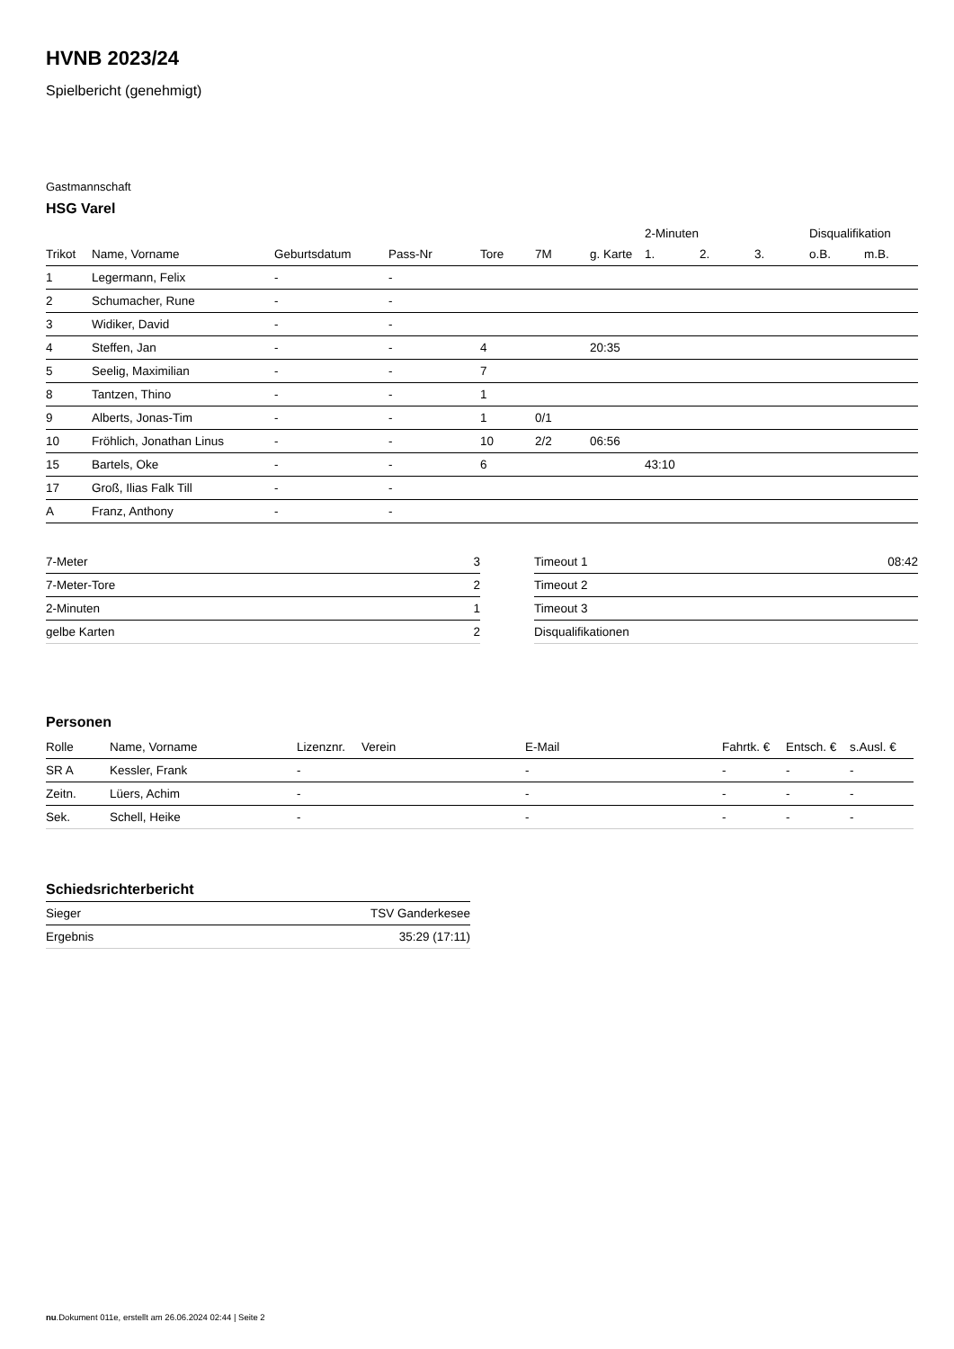HVNB 2023/24
Spielbericht (genehmigt)
Gastmannschaft
HSG Varel
| | | | | | | | 2-Minuten | | | Disqualifikation | |
| --- | --- | --- | --- | --- | --- | --- | --- | --- | --- | --- | --- |
| Trikot | Name, Vorname | Geburtsdatum | Pass-Nr | Tore | 7M | g. Karte | 1. | 2. | 3. | o.B. | m.B. |
| 1 | Legermann, Felix | - | - | | | | | | | | |
| 2 | Schumacher, Rune | - | - | | | | | | | | |
| 3 | Widiker, David | - | - | | | | | | | | |
| 4 | Steffen, Jan | - | - | 4 | | 20:35 | | | | | |
| 5 | Seelig, Maximilian | - | - | 7 | | | | | | | |
| 8 | Tantzen, Thino | - | - | 1 | | | | | | | |
| 9 | Alberts, Jonas-Tim | - | - | 1 | 0/1 | | | | | | |
| 10 | Fröhlich, Jonathan Linus | - | - | 10 | 2/2 | 06:56 | | | | | |
| 15 | Bartels, Oke | - | - | 6 | | | 43:10 | | | | |
| 17 | Groß, Ilias Falk Till | - | - | | | | | | | | |
| A | Franz, Anthony | - | - | | | | | | | | |
| 7-Meter | 3 |
| 7-Meter-Tore | 2 |
| 2-Minuten | 1 |
| gelbe Karten | 2 |
| Timeout 1 | 08:42 |
| Timeout 2 | |
| Timeout 3 | |
| Disqualifikationen | |
Personen
| Rolle | Name, Vorname | Lizenznr. | Verein | E-Mail | Fahrtk. € | Entsch. € | s.Ausl. € |
| --- | --- | --- | --- | --- | --- | --- | --- |
| SR A | Kessler, Frank | - | | - | - | - | - |
| Zeitn. | Lüers, Achim | - | | - | - | - | - |
| Sek. | Schell, Heike | - | | - | - | - | - |
Schiedsrichterbericht
| Sieger | TSV Ganderkesee |
| Ergebnis | 35:29 (17:11) |
nu.Dokument 011e, erstellt am 26.06.2024 02:44 | Seite 2